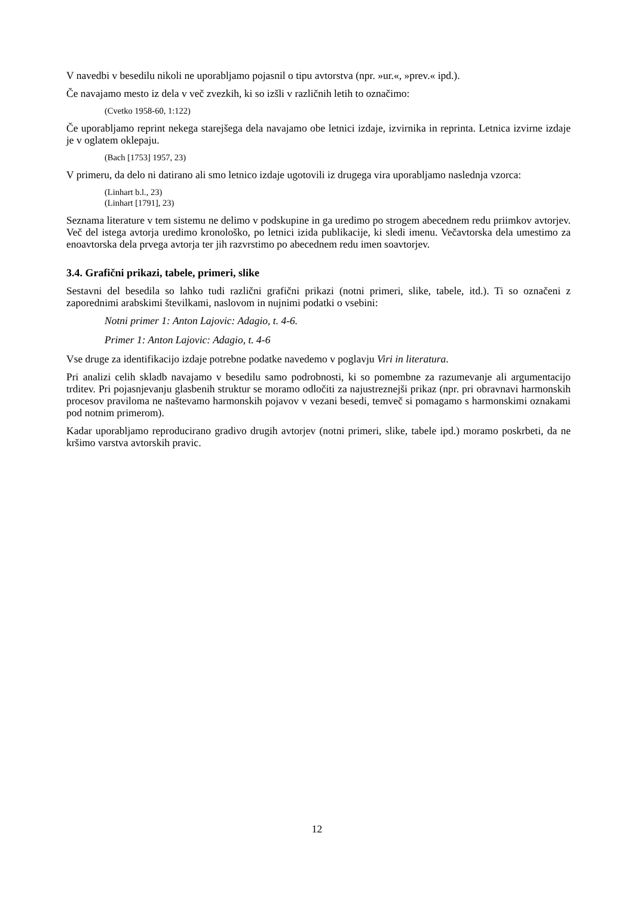V navedbi v besedilu nikoli ne uporabljamo pojasnil o tipu avtorstva (npr. »ur.«, »prev.« ipd.).
Če navajamo mesto iz dela v več zvezkih, ki so izšli v različnih letih to označimo:
(Cvetko 1958-60, 1:122)
Če uporabljamo reprint nekega starejšega dela navajamo obe letnici izdaje, izvirnika in reprinta. Letnica izvirne izdaje je v oglatem oklepaju.
(Bach [1753] 1957, 23)
V primeru, da delo ni datirano ali smo letnico izdaje ugotovili iz drugega vira uporabljamo naslednja vzorca:
(Linhart b.l., 23)
(Linhart [1791], 23)
Seznama literature v tem sistemu ne delimo v podskupine in ga uredimo po strogem abecednem redu priimkov avtorjev. Več del istega avtorja uredimo kronološko, po letnici izida publikacije, ki sledi imenu. Večavtorska dela umestimo za enoavtorska dela prvega avtorja ter jih razvrstimo po abecednem redu imen soavtorjev.
3.4. Grafični prikazi, tabele, primeri, slike
Sestavni del besedila so lahko tudi različni grafični prikazi (notni primeri, slike, tabele, itd.). Ti so označeni z zaporednimi arabskimi številkami, naslovom in nujnimi podatki o vsebini:
Notni primer 1: Anton Lajovic: Adagio, t. 4-6.
Primer 1: Anton Lajovic: Adagio, t. 4-6
Vse druge za identifikacijo izdaje potrebne podatke navedemo v poglavju Viri in literatura.
Pri analizi celih skladb navajamo v besedilu samo podrobnosti, ki so pomembne za razumevanje ali argumentacijo trditev. Pri pojasnjevanju glasbenih struktur se moramo odločiti za najustreznejši prikaz (npr. pri obravnavi harmonskih procesov praviloma ne naštevamo harmonskih pojavov v vezani besedi, temveč si pomagamo s harmonskimi oznakami pod notnim primerom).
Kadar uporabljamo reproducirano gradivo drugih avtorjev (notni primeri, slike, tabele ipd.) moramo poskrbeti, da ne kršimo varstva avtorskih pravic.
12